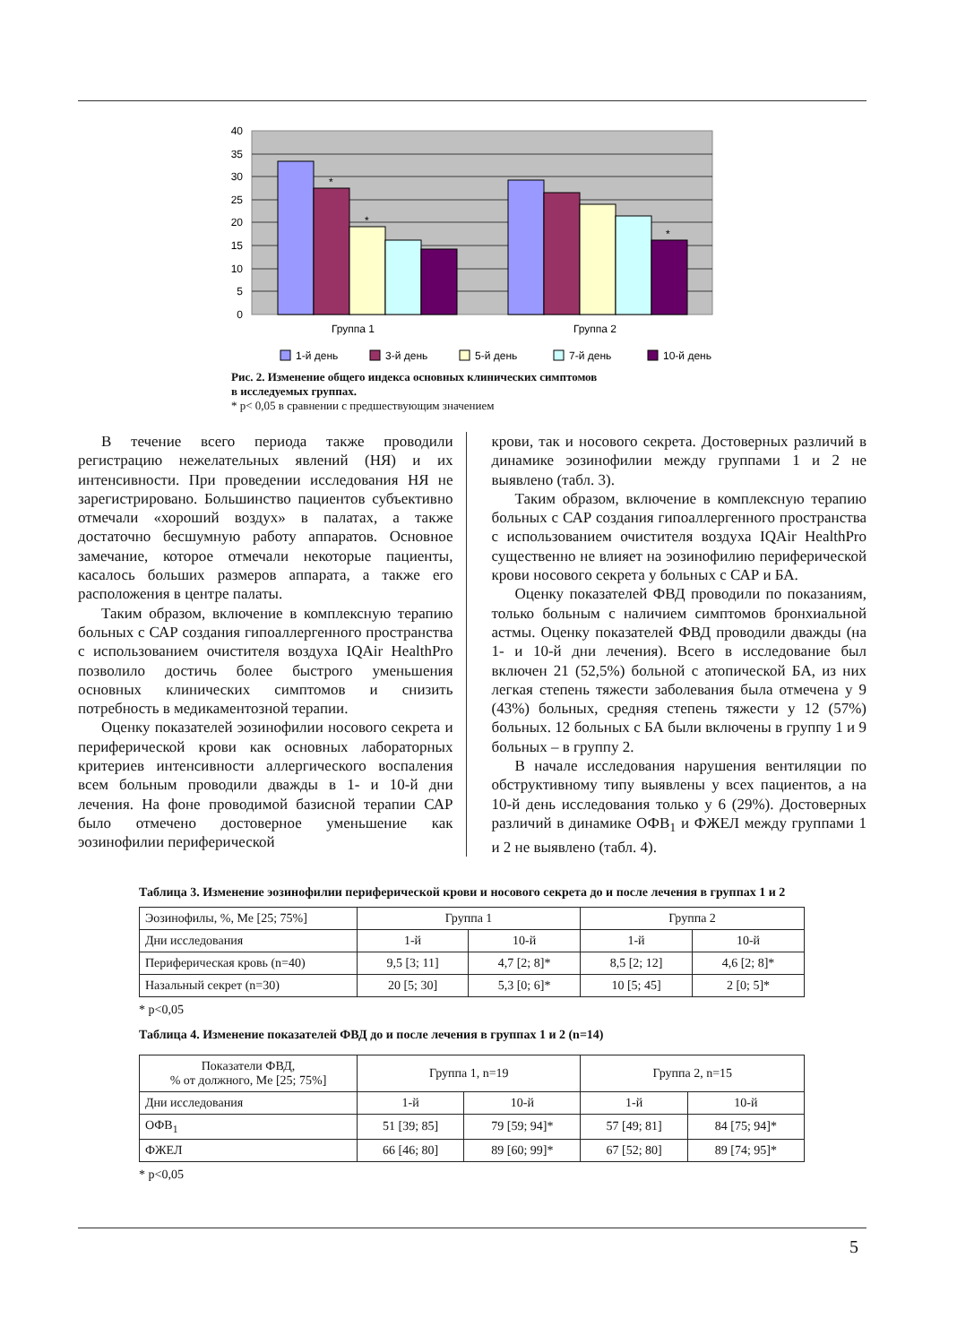40
35
30
25
20
15
10
5
0
*
*
*
Группа 1
Группа 2
1-й день
3-й день
5-й день
7-й день
10-й день
Рис. 2. Изменение общего индекса основных клинических симптомов
в исследуемых группах.
* р< 0,05 в сравнении с предшествующим значением
В течение всего периода также проводили регистрацию нежелательных явлений (НЯ) и их интенсивности. При проведении исследования НЯ не зарегистрировано. Большинство пациентов субъективно отмечали «хороший воздух» в палатах, а также достаточно бесшумную работу аппаратов. Основное замечание, которое отмечали некоторые пациенты, касалось больших размеров аппарата, а также его расположения в центре палаты.
Таким образом, включение в комплексную терапию больных с САР создания гипоаллергенного пространства с использованием очистителя воздуха IQAir HealthPro позволило достичь более быстрого уменьшения основных клинических симптомов и снизить потребность в медикаментозной терапии.
Оценку показателей эозинофилии носового секрета и периферической крови как основных лабораторных критериев интенсивности аллергического воспаления всем больным проводили дважды в 1- и 10-й дни лечения. На фоне проводимой базисной терапии САР было отмечено достоверное уменьшение как эозинофилии периферической
крови, так и носового секрета. Достоверных различий в динамике эозинофилии между группами 1 и 2 не выявлено (табл. 3).
Таким образом, включение в комплексную терапию больных с САР создания гипоаллергенного пространства с использованием очистителя воздуха IQAir HealthPro существенно не влияет на эозинофилию периферической крови носового секрета у больных с САР и БА.
Оценку показателей ФВД проводили по показаниям, только больным с наличием симптомов бронхиальной астмы. Оценку показателей ФВД проводили дважды (на 1- и 10-й дни лечения). Всего в исследование был включен 21 (52,5%) больной с атопической БА, из них легкая степень тяжести заболевания была отмечена у 9 (43%) больных, средняя степень тяжести у 12 (57%) больных. 12 больных с БА были включены в группу 1 и 9 больных – в группу 2.
В начале исследования нарушения вентиляции по обструктивному типу выявлены у всех пациентов, а на 10-й день исследования только у 6 (29%). Достоверных различий в динамике ОФВ<sub>1</sub> и ФЖЕЛ между группами 1 и 2 не выявлено (табл. 4).
Таблица 3. Изменение эозинофилии периферической крови и носового секрета до и после лечения в группах 1 и 2
| Эозинофилы, %, Me [25; 75%] | Группа 1 | | Группа 2 | |
| --- | --- | --- | --- | --- |
| Дни исследования | 1-й | 10-й | 1-й | 10-й |
| Периферическая кровь (n=40) | 9,5 [3; 11] | 4,7 [2; 8]* | 8,5 [2; 12] | 4,6 [2; 8]* |
| Назальный секрет (n=30) | 20 [5; 30] | 5,3 [0; 6]* | 10 [5; 45] | 2 [0; 5]* |
* p<0,05
Таблица 4. Изменение показателей ФВД до и после лечения в группах 1 и 2 (n=14)
| Показатели ФВД, % от должного, Me [25; 75%] | Группа 1, n=19 | | Группа 2, n=15 | |
| --- | --- | --- | --- | --- |
| Дни исследования | 1-й | 10-й | 1-й | 10-й |
| ОФВ<sub>1</sub> | 51 [39; 85] | 79 [59; 94]* | 57 [49; 81] | 84 [75; 94]* |
| ФЖЕЛ | 66 [46; 80] | 89 [60; 99]* | 67 [52; 80] | 89 [74; 95]* |
* p<0,05
5